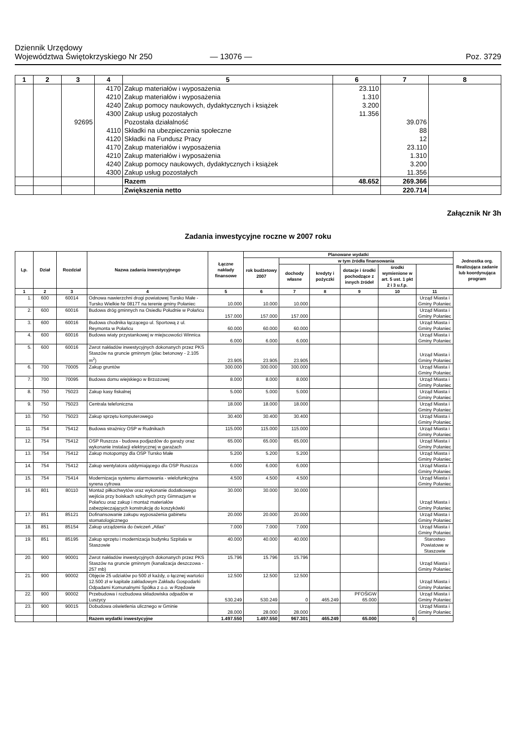Dziennik Urzędowy
Województwa Świętokrzyskiego Nr 250
— 13076 —
Poz. 3729
| 1 | 2 | 3 | 4 | 5 | 6 | 7 | 8 |
| --- | --- | --- | --- | --- | --- | --- | --- |
| | | | 4170 | Zakup materiałów i wyposażenia | 23.110 | | |
| | | | 4210 | Zakup materiałów i wyposażenia | 1.310 | | |
| | | | 4240 | Zakup pomocy naukowych, dydaktycznych i książek | 3.200 | | |
| | | | 4300 | Zakup usług pozostałych | 11.356 | | |
| | | 92695 | | Pozostała działalność | | 39.076 | |
| | | | 4110 | Składki na ubezpieczenia społeczne | | 88 | |
| | | | 4120 | Składki na Fundusz Pracy | | 12 | |
| | | | 4170 | Zakup materiałów i wyposażenia | | 23.110 | |
| | | | 4210 | Zakup materiałów i wyposażenia | | 1.310 | |
| | | | 4240 | Zakup pomocy naukowych, dydaktycznych i książek | | 3.200 | |
| | | | 4300 | Zakup usług pozostałych | | 11.356 | |
| | | | | Razem | 48.652 | 269.366 | |
| | | | | Zwiększenia netto | | 220.714 | |
Załącznik Nr 3h
Zadania inwestycyjne roczne w 2007 roku
| Lp. | Dział | Rozdział | Nazwa zadania inwestycyjnego | Łączne nakłady finansowe | Planowane wydatki | | | | | | Jednostka org. Realizująca zadanie lub koordynująca program |
| --- | --- | --- | --- | --- | --- | --- | --- | --- | --- | --- | --- |
| | | | | | rok budżetowy 2007 | w tym źródła finansowania | | | | | |
| | | | | | | dochody własne | kredyty i pożyczki | dotacje i środki pochodzące z innych źródeł | środki wymienione w art. 5 ust. 1 pkt 2 i 3 u.f.p. | | |
| 1 | 2 | 3 | 4 | 5 | 6 | 7 | 8 | 9 | 10 | 11 | |
| 1. | 600 | 60014 | Odnowa nawierzchni drogi powiatowej Tursko Małe - Tursko Wielkie Nr 0817T na terenie gminy Połaniec | 10.000 | 10.000 | 10.000 | | | | Urząd Miasta i Gminy Połaniec | |
| 2. | 600 | 60016 | Budowa dróg gminnych na Osiedlu Południe w Połańcu | 157.000 | 157.000 | 157.000 | | | | Urząd Miasta i Gminy Połaniec | |
| 3. | 600 | 60016 | Budowa chodnika łączącego ul. Sportową z ul. Reymonta w Połańcu | 60.000 | 60.000 | 60.000 | | | | Urząd Miasta i Gminy Połaniec | |
| 4. | 600 | 60016 | Budowa wiaty przystankowej w miejscowości Winnica | 6.000 | 6.000 | 6.000 | | | | Urząd Miasta i Gminy Połaniec | |
| 5. | 600 | 60016 | Zwrot nakładów inwestycyjnych dokonanych przez PKS Staszów na gruncie gminnym (plac betonowy - 2.105 m<sup>2</sup>) | 23.905 | 23.905 | 23.905 | | | | Urząd Miasta i Gminy Połaniec | |
| 6. | 700 | 70005 | Zakup gruntów | 300.000 | 300.000 | 300.000 | | | | Urząd Miasta i Gminy Połaniec | |
| 7. | 700 | 70095 | Budowa domu wiejskiego w Brzozowej | 8.000 | 8.000 | 8.000 | | | | Urząd Miasta i Gminy Połaniec | |
| 8. | 750 | 75023 | Zakup kasy fiskalnej | 5.000 | 5.000 | 5.000 | | | | Urząd Miasta i Gminy Połaniec | |
| 9. | 750 | 75023 | Centrala telefoniczna | 18.000 | 18.000 | 18.000 | | | | Urząd Miasta i Gminy Połaniec | |
| 10. | 750 | 75023 | Zakup sprzętu komputerowego | 30.400 | 30.400 | 30.400 | | | | Urząd Miasta i Gminy Połaniec | |
| 11. | 754 | 75412 | Budowa strażnicy OSP w Rudnikach | 115.000 | 115.000 | 115.000 | | | | Urząd Miasta i Gminy Połaniec | |
| 12. | 754 | 75412 | OSP Ruszcza - budowa podjazdów do garaży oraz wykonanie instalacji elektrycznej w garażach | 65.000 | 65.000 | 65.000 | | | | Urząd Miasta i Gminy Połaniec | |
| 13. | 754 | 75412 | Zakup motopompy dla OSP Tursko Małe | 5.200 | 5.200 | 5.200 | | | | Urząd Miasta i Gminy Połaniec | |
| 14. | 754 | 75412 | Zakup wentylatora oddymiającego dla OSP Ruszcza | 6.000 | 6.000 | 6.000 | | | | Urząd Miasta i Gminy Połaniec | |
| 15. | 754 | 75414 | Modernizacja systemu alarmowania - wielofunkcyjna syrena cyfrowa | 4.500 | 4.500 | 4.500 | | | | Urząd Miasta i Gminy Połaniec | |
| 16. | 801 | 80110 | Montaż piłkochwytów oraz wykonanie dodatkowego wejścia przy boiskach szkolnych przy Gimnazjum w Połańcu oraz zakup i montaż materiałów zabezpieczających konstrukcję do koszykówki | 30.000 | 30.000 | 30.000 | | | | Urząd Miasta i Gminy Połaniec | |
| 17. | 851 | 85121 | Dofinansowanie zakupu wyposażenia gabinetu stomatologicznego | 20.000 | 20.000 | 20.000 | | | | Urząd Miasta i Gminy Połaniec | |
| 18. | 851 | 85154 | Zakup urządzenia do ćwiczeń „Atlas” | 7.000 | 7.000 | 7.000 | | | | Urząd Miasta i Gminy Połaniec | |
| 19. | 851 | 85195 | Zakup sprzętu i modernizacja budynku Szpitala w Staszowie | 40.000 | 40.000 | 40.000 | | | | Starostwo Powiatowe w Staszowie | |
| 20. | 900 | 90001 | Zwrot nakładów inwestycyjnych dokonanych przez PKS Staszów na gruncie gminnym (kanalizacja deszczowa - 257 mb) | 15.796 | 15.796 | 15.796 | | | | Urząd Miasta i Gminy Połaniec | |
| 21. | 900 | 90002 | Objęcie 25 udziałów po 500 zł każdy, o łącznej wartości 12.500 zł w kapitale zakładowym Zakładu Gospodarki Odpadami Komunalnymi Spółka z o.o. w Rzędowie | 12.500 | 12.500 | 12.500 | | | | Urząd Miasta i Gminy Połaniec | |
| 22. | 900 | 90002 | Przebudowa i rozbudowa składowiska odpadów w Luszycy | 530.249 | 530.249 | 0 | 465.249 | PFOŚiGW 65.000 | | Urząd Miasta i Gminy Połaniec | |
| 23. | 900 | 90015 | Dobudowa oświetlenia ulicznego w Gminie | 28.000 | 28.000 | 28.000 | | | | Urząd Miasta i Gminy Połaniec | |
| | | | Razem wydatki inwestycyjne | 1.497.550 | 1.497.550 | 967.301 | 465.249 | 65.000 | 0 | | |